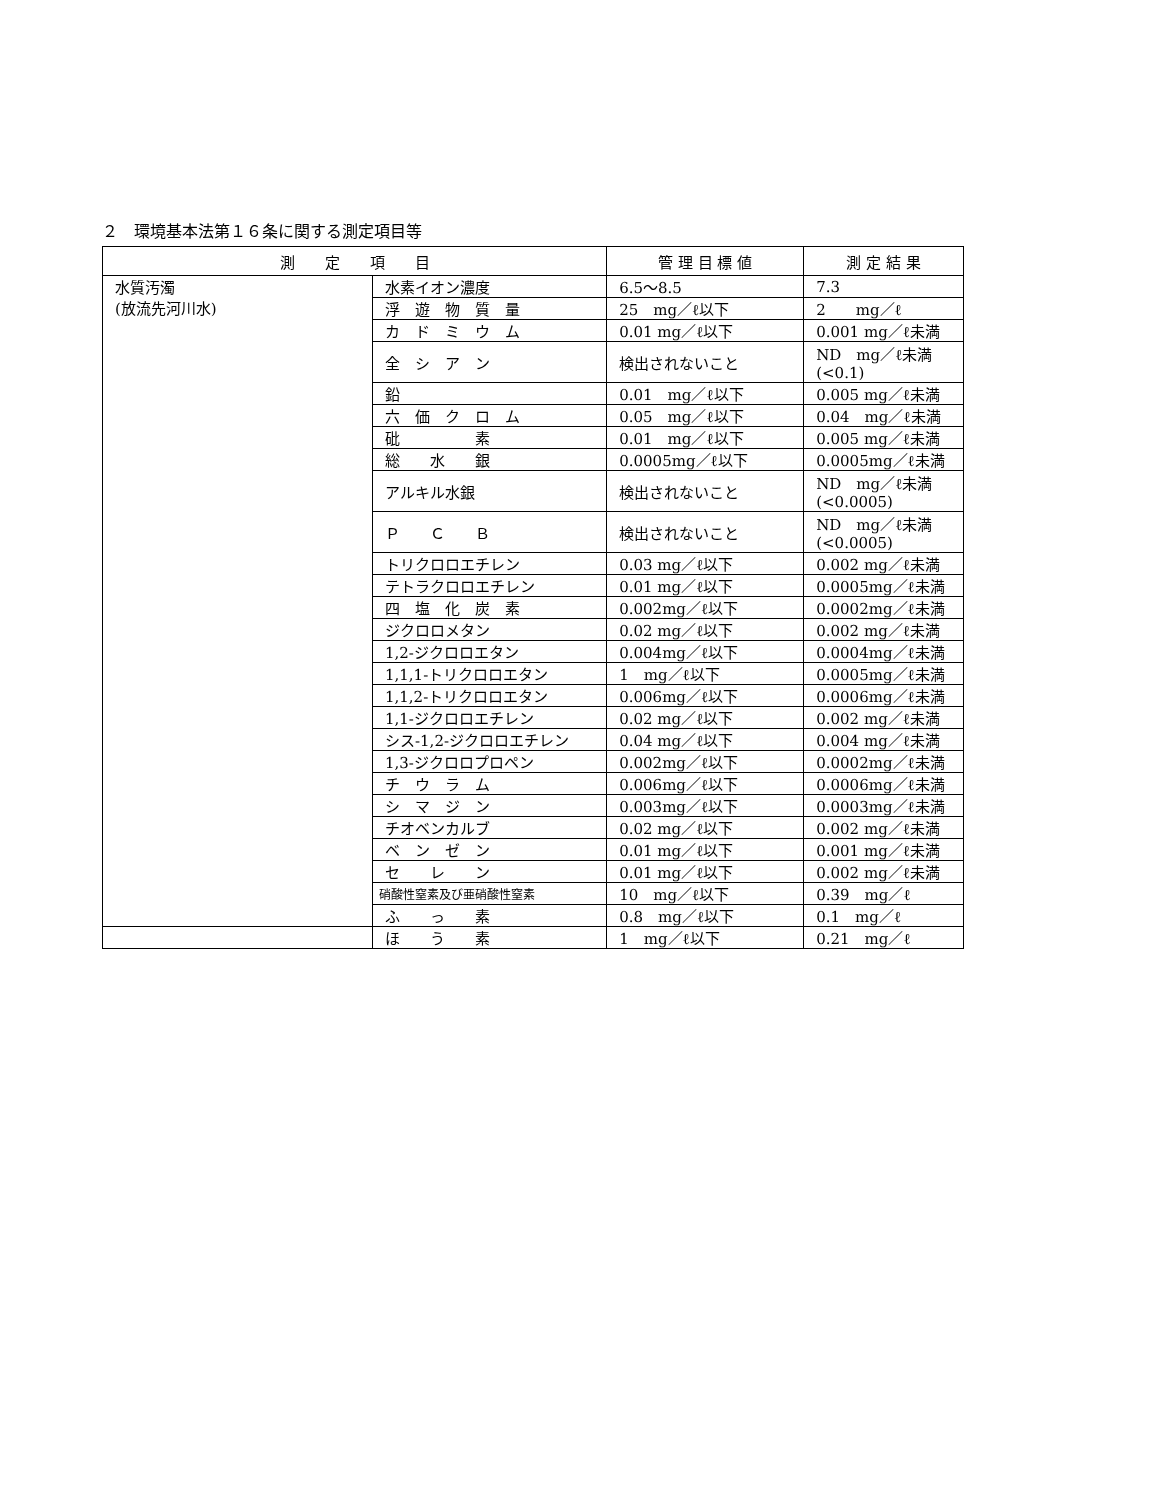２　環境基本法第１６条に関する測定項目等
| 測 定 項 目 | | 管 理 目 標 値 | 測 定 結 果 |
| --- | --- | --- | --- |
| 水質汚濁 (放流先河川水) | 水素イオン濃度 | 6.5～8.5 | 7.3 |
| | 浮 遊 物 質 量 | 25 mg／ℓ以下 | 2 mg／ℓ |
| | カ ド ミ ウ ム | 0.01 mg／ℓ以下 | 0.001 mg／ℓ未満 |
| | 全 シ ア ン | 検出されないこと | ND mg／ℓ未満 (<0.1) |
| | 鉛 | 0.01 mg／ℓ以下 | 0.005 mg／ℓ未満 |
| | 六 価 ク ロ ム | 0.05 mg／ℓ以下 | 0.04 mg／ℓ未満 |
| | 砒 素 | 0.01 mg／ℓ以下 | 0.005 mg／ℓ未満 |
| | 総 水 銀 | 0.0005mg／ℓ以下 | 0.0005mg／ℓ未満 |
| | アルキル水銀 | 検出されないこと | ND mg／ℓ未満 (<0.0005) |
| | Ｐ Ｃ Ｂ | 検出されないこと | ND mg／ℓ未満 (<0.0005) |
| | トリクロロエチレン | 0.03 mg／ℓ以下 | 0.002 mg／ℓ未満 |
| | テトラクロロエチレン | 0.01 mg／ℓ以下 | 0.0005mg／ℓ未満 |
| | 四 塩 化 炭 素 | 0.002mg／ℓ以下 | 0.0002mg／ℓ未満 |
| | ジクロロメタン | 0.02 mg／ℓ以下 | 0.002 mg／ℓ未満 |
| | 1,2-ジクロロエタン | 0.004mg／ℓ以下 | 0.0004mg／ℓ未満 |
| | 1,1,1-トリクロロエタン | 1 mg／ℓ以下 | 0.0005mg／ℓ未満 |
| | 1,1,2-トリクロロエタン | 0.006mg／ℓ以下 | 0.0006mg／ℓ未満 |
| | 1,1-ジクロロエチレン | 0.02 mg／ℓ以下 | 0.002 mg／ℓ未満 |
| | シス-1,2-ジクロロエチレン | 0.04 mg／ℓ以下 | 0.004 mg／ℓ未満 |
| | 1,3-ジクロロプロペン | 0.002mg／ℓ以下 | 0.0002mg／ℓ未満 |
| | チ ウ ラ ム | 0.006mg／ℓ以下 | 0.0006mg／ℓ未満 |
| | シ マ ジ ン | 0.003mg／ℓ以下 | 0.0003mg／ℓ未満 |
| | チオベンカルブ | 0.02 mg／ℓ以下 | 0.002 mg／ℓ未満 |
| | ベ ン ゼ ン | 0.01 mg／ℓ以下 | 0.001 mg／ℓ未満 |
| | セ レ ン | 0.01 mg／ℓ以下 | 0.002 mg／ℓ未満 |
| | 硝酸性窒素及び亜硝酸性窒素 | 10 mg／ℓ以下 | 0.39 mg／ℓ |
| | ふ っ 素 | 0.8 mg／ℓ以下 | 0.1 mg／ℓ |
| | ほ う 素 | 1 mg／ℓ以下 | 0.21 mg／ℓ |